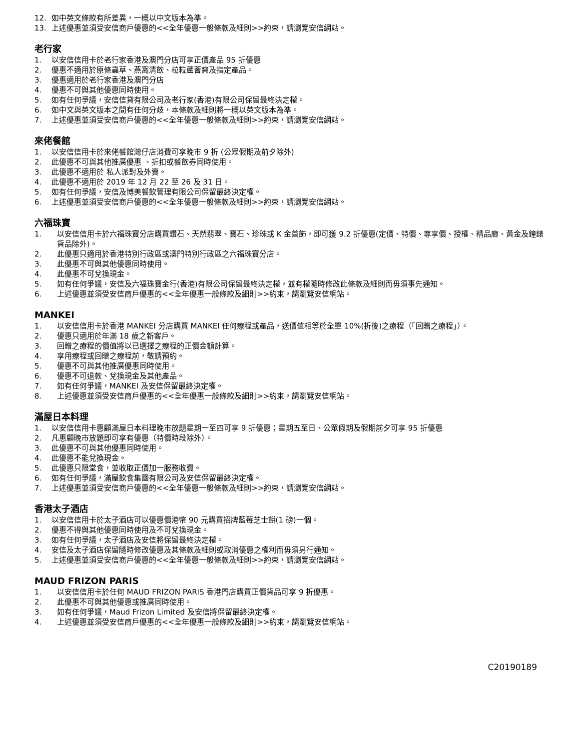12. 如中英文條款有所差異，一概以中文版本為準。
13. 上述優惠並須受安信商戶優惠的<<全年優惠一般條款及細則>>約束，請瀏覽安信網站。
老行家
1. 以安信信用卡於老行家香港及澳門分店可享正價產品 95 折優惠
2. 優惠不適用於原條蟲草、燕窩清飲、粒粒蘆薈爽及指定產品。
3. 優惠適用於老行家香港及澳門分店
4. 優惠不可與其他優惠同時使用。
5. 如有任何爭議，安信信貸有限公司及老行家(香港)有限公司保留最終決定權。
6. 如中文與英文版本之間有任何分歧，本條款及細則將一概以英文版本為準。
7. 上述優惠並須受安信商戶優惠的<<全年優惠一般條款及細則>>約束，請瀏覽安信網站。
來佬餐館
1. 以安信信用卡於來佬餐館灣仔店消費可享晚市 9 折 (公眾假期及前夕除外)
2. 此優惠不可與其他推廣優惠 、折扣或餐飲券同時使用。
3. 此優惠不適用於 私人派對及外賣。
4. 此優惠不適用於 2019 年 12 月 22 至 26 及 31 日。
5. 如有任何爭議，安信及博美餐飲管理有限公司保留最終決定權。
6. 上述優惠並須受安信商戶優惠的<<全年優惠一般條款及細則>>約束，請瀏覽安信網站。
六福珠寶
1. 以安信信用卡於六福珠寶分店購買鑽石、天然翡翠、寶石、珍珠或 K 金首飾，即可獲 9.2 折優惠(定價、特價、尊享價、授權、精品廊、黃金及鐘錶貨品除外)。
2. 此優惠只適用於香港特別行政區或澳門特別行政區之六福珠寶分店。
3. 此優惠不可與其他優惠同時使用。
4. 此優惠不可兌換現金。
5. 如有任何爭議，安信及六福珠寶金行(香港)有限公司保留最終決定權，並有權隨時修改此條款及細則而毋須事先通知。
6. 上述優惠並須受安信商戶優惠的<<全年優惠一般條款及細則>>約束，請瀏覽安信網站。
MANKEI
1. 以安信信用卡於香港 MANKEI 分店購買 MANKEI 任何療程或產品，送價值相等於全單 10%(折後)之療程（「回贈之療程」）。
2. 優惠只適用於年滿 18 歲之新客戶。
3. 回贈之療程的價值將以已選擇之療程的正價金額計算。
4. 享用療程或回贈之療程前，敬請預約。
5. 優惠不可與其他推廣優惠同時使用。
6. 優惠不可退款、兌換現金及其他產品。
7. 如有任何爭議，MANKEI 及安信保留最終決定權。
8. 上述優惠並須受安信商戶優惠的<<全年優惠一般條款及細則>>約束，請瀏覽安信網站。
滿屋日本料理
1. 以安信信用卡惠顧滿屋日本料理晚市放題星期一至四可享 9 折優惠；星期五至日、公眾假期及假期前夕可享 95 折優惠
2. 凡惠顧晚市放題即可享有優惠（特價時段除外）。
3. 此優惠不可與其他優惠同時使用。
4. 此優惠不能兌換現金。
5. 此優惠只限堂食，並收取正價加一服務收費。
6. 如有任何爭議，滿屋飲食集團有限公司及安信保留最終決定權。
7. 上述優惠並須受安信商戶優惠的<<全年優惠一般條款及細則>>約束，請瀏覽安信網站。
香港太子酒店
1. 以安信信用卡於太子酒店可以優惠價港幣 90 元購買招牌藍莓芝士餅(1 磅)一個。
2. 優惠不得與其他優惠同時使用及不可兌換現金。
3. 如有任何爭議，太子酒店及安信將保留最終決定權。
4. 安信及太子酒店保留隨時修改優惠及其條款及細則或取消優惠之權利而毋須另行通知。
5. 上述優惠並須受安信商戶優惠的<<全年優惠一般條款及細則>>約束，請瀏覽安信網站。
MAUD FRIZON PARIS
1. 以安信信用卡於任何 MAUD FRIZON PARIS 香港門店購買正價貨品可享 9 折優惠。
2. 此優惠不可與其他優惠或推廣同時使用。
3. 如有任何爭議，Maud Frizon Limited 及安信將保留最終決定權。
4. 上述優惠並須受安信商戶優惠的<<全年優惠一般條款及細則>>約束，請瀏覽安信網站。
C20190189